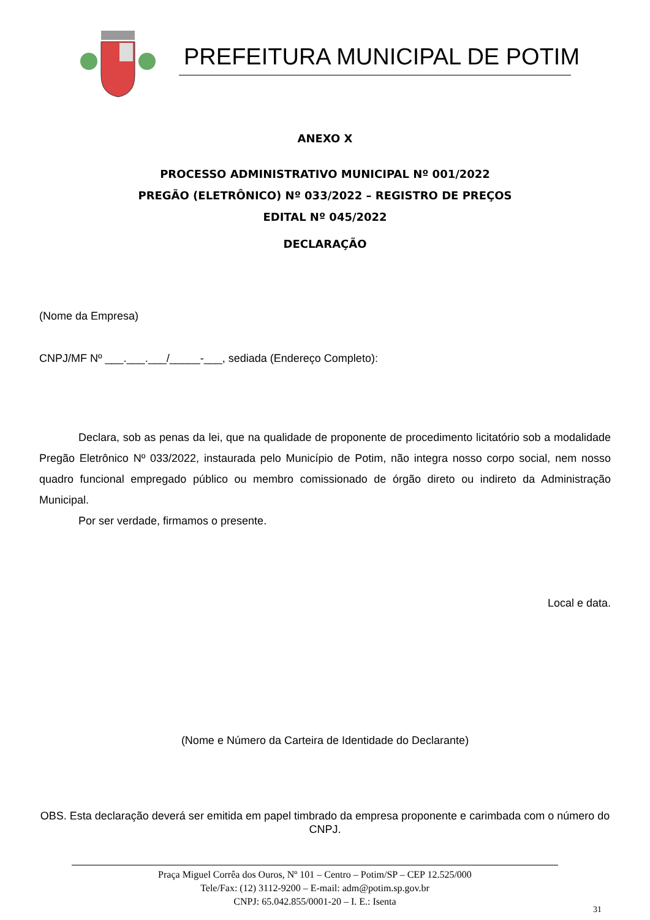PREFEITURA MUNICIPAL DE POTIM
ANEXO X
PROCESSO ADMINISTRATIVO MUNICIPAL Nº 001/2022
PREGÃO (ELETRÔNICO) Nº 033/2022 – REGISTRO DE PREÇOS
EDITAL Nº 045/2022
DECLARAÇÃO
(Nome da Empresa)
CNPJ/MF Nº ___.___.___/_____-___, sediada (Endereço Completo):
Declara, sob as penas da lei, que na qualidade de proponente de procedimento licitatório sob a modalidade Pregão Eletrônico Nº 033/2022, instaurada pelo Município de Potim, não integra nosso corpo social, nem nosso quadro funcional empregado público ou membro comissionado de órgão direto ou indireto da Administração Municipal.
Por ser verdade, firmamos o presente.
Local e data.
(Nome e Número da Carteira de Identidade do Declarante)
OBS. Esta declaração deverá ser emitida em papel timbrado da empresa proponente e carimbada com o número do CNPJ.
Praça Miguel Corrêa dos Ouros, Nº 101 – Centro – Potim/SP – CEP 12.525/000
Tele/Fax: (12) 3112-9200 – E-mail: adm@potim.sp.gov.br
CNPJ: 65.042.855/0001-20 – I. E.: Isenta
31